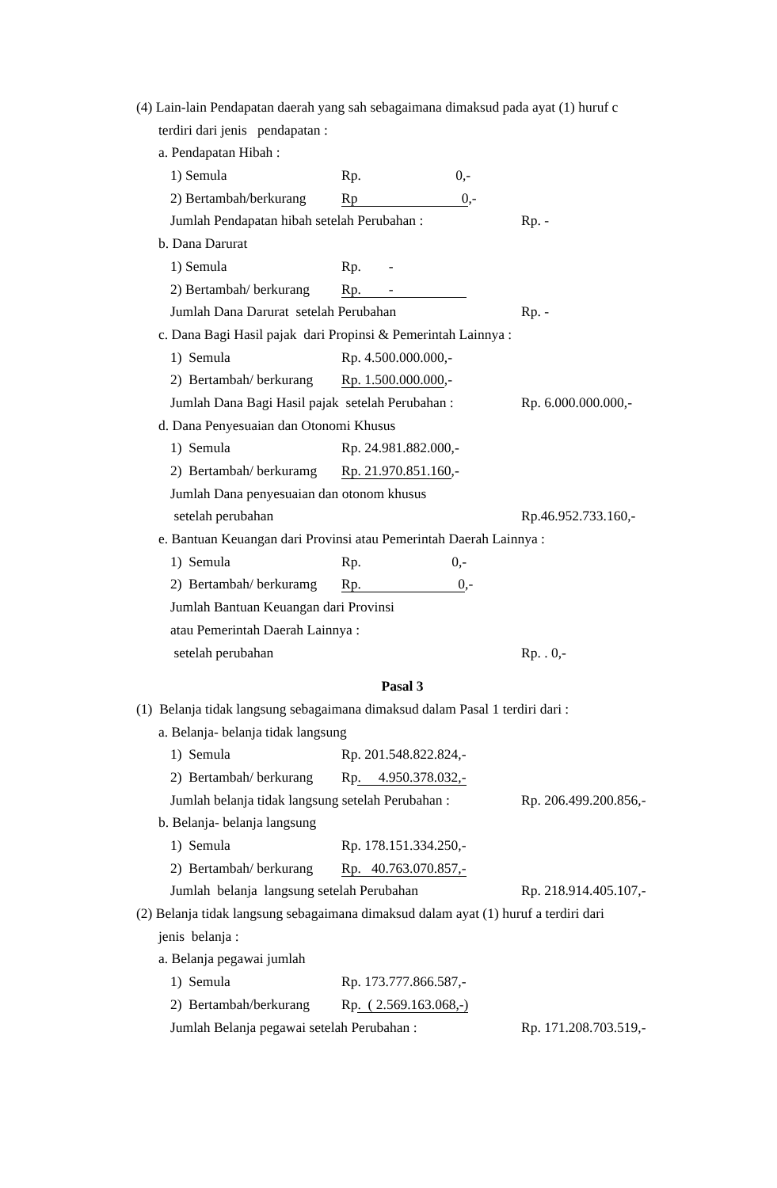(4) Lain-lain Pendapatan daerah yang sah sebagaimana dimaksud pada ayat (1) huruf c
terdiri dari jenis pendapatan :
a. Pendapatan Hibah :
1) Semula Rp. 0,-
2) Bertambah/berkurang Rp 0,-
Jumlah Pendapatan hibah setelah Perubahan : Rp. -
b. Dana Darurat
1) Semula Rp. -
2) Bertambah/ berkurang Rp. -
Jumlah Dana Darurat setelah Perubahan Rp. -
c. Dana Bagi Hasil pajak dari Propinsi & Pemerintah Lainnya :
1) Semula Rp. 4.500.000.000,-
2) Bertambah/ berkurang Rp. 1.500.000.000,-
Jumlah Dana Bagi Hasil pajak setelah Perubahan : Rp. 6.000.000.000,-
d. Dana Penyesuaian dan Otonomi Khusus
1) Semula Rp. 24.981.882.000,-
2) Bertambah/ berkuramg Rp. 21.970.851.160,-
Jumlah Dana penyesuaian dan otonom khusus
setelah perubahan Rp.46.952.733.160,-
e. Bantuan Keuangan dari Provinsi atau Pemerintah Daerah Lainnya :
1) Semula Rp. 0,-
2) Bertambah/ berkuramg Rp. 0,-
Jumlah Bantuan Keuangan dari Provinsi
atau Pemerintah Daerah Lainnya :
setelah perubahan Rp. . 0,-
Pasal 3
(1) Belanja tidak langsung sebagaimana dimaksud dalam Pasal 1 terdiri dari :
a. Belanja- belanja tidak langsung
1) Semula Rp. 201.548.822.824,-
2) Bertambah/ berkurang Rp. 4.950.378.032,-
Jumlah belanja tidak langsung setelah Perubahan : Rp. 206.499.200.856,-
b. Belanja- belanja langsung
1) Semula Rp. 178.151.334.250,-
2) Bertambah/ berkurang Rp. 40.763.070.857,-
Jumlah belanja langsung setelah Perubahan Rp. 218.914.405.107,-
(2) Belanja tidak langsung sebagaimana dimaksud dalam ayat (1) huruf a terdiri dari
jenis belanja :
a. Belanja pegawai jumlah
1) Semula Rp. 173.777.866.587,-
2) Bertambah/berkurang Rp. ( 2.569.163.068,-)
Jumlah Belanja pegawai setelah Perubahan : Rp. 171.208.703.519,-